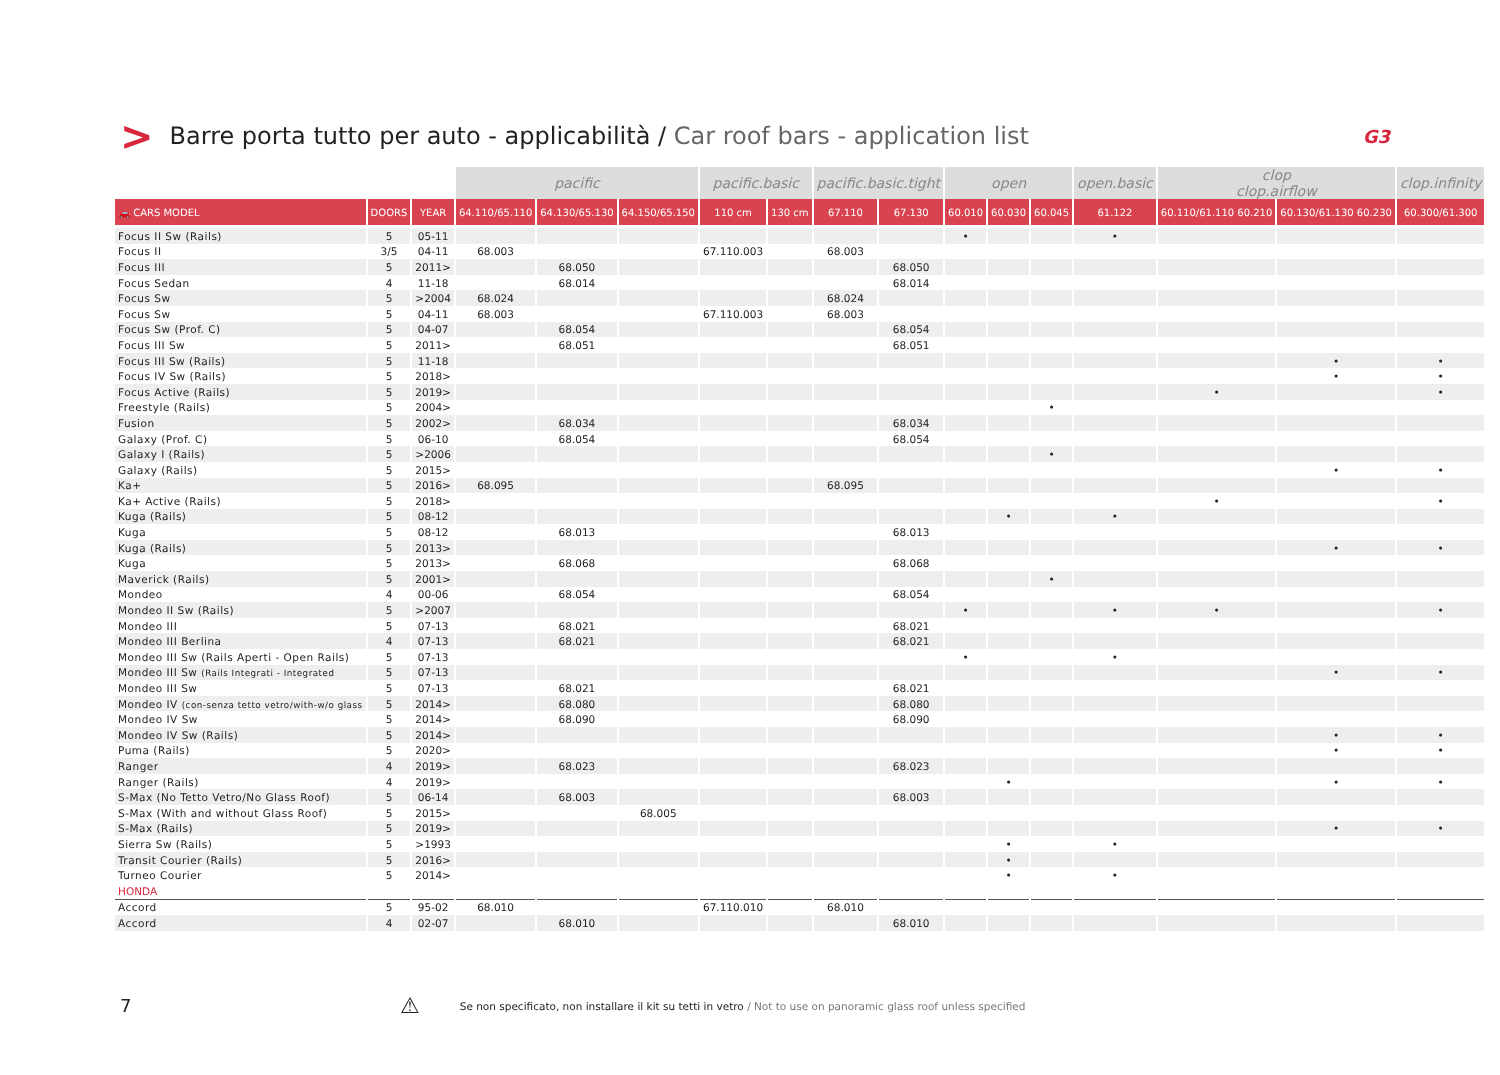>
Barre porta tutto per auto - applicabilità / Car roof bars - application list
G3
| | | | pacific | | | pacific.basic | | pacific.basic.tight | | open | | | open.basic | clop clop.airflow | | clop.infinity |
| --- | --- | --- | --- | --- | --- | --- | --- | --- | --- | --- | --- | --- | --- | --- | --- | --- |
| 🚗 CARS MODEL | DOORS | YEAR | 64.110/65.110 | 64.130/65.130 | 64.150/65.150 | 110 cm | 130 cm | 67.110 | 67.130 | 60.010 | 60.030 | 60.045 | 61.122 | 60.110/61.110 60.210 | 60.130/61.130 60.230 | 60.300/61.300 |
| Focus II Sw (Rails) | 5 | 05-11 | | | | | | | | • | | | • | | | |
| Focus II | 3/5 | 04-11 | 68.003 | | | 67.110.003 | | 68.003 | | | | | | | | |
| Focus III | 5 | 2011> | | 68.050 | | | | | 68.050 | | | | | | | |
| Focus Sedan | 4 | 11-18 | | 68.014 | | | | | 68.014 | | | | | | | |
| Focus Sw | 5 | >2004 | 68.024 | | | | | 68.024 | | | | | | | | |
| Focus Sw | 5 | 04-11 | 68.003 | | | 67.110.003 | | 68.003 | | | | | | | | |
| Focus Sw (Prof. C) | 5 | 04-07 | | 68.054 | | | | | 68.054 | | | | | | | |
| Focus III Sw | 5 | 2011> | | 68.051 | | | | | 68.051 | | | | | | | |
| Focus III Sw (Rails) | 5 | 11-18 | | | | | | | | | | | | | • | • |
| Focus IV Sw (Rails) | 5 | 2018> | | | | | | | | | | | | | • | • |
| Focus Active (Rails) | 5 | 2019> | | | | | | | | | | | | • | | • |
| Freestyle (Rails) | 5 | 2004> | | | | | | | | | | • | | | | |
| Fusion | 5 | 2002> | | 68.034 | | | | | 68.034 | | | | | | | |
| Galaxy (Prof. C) | 5 | 06-10 | | 68.054 | | | | | 68.054 | | | | | | | |
| Galaxy I (Rails) | 5 | >2006 | | | | | | | | | | • | | | | |
| Galaxy (Rails) | 5 | 2015> | | | | | | | | | | | | | • | • |
| Ka+ | 5 | 2016> | 68.095 | | | | | 68.095 | | | | | | | | |
| Ka+ Active (Rails) | 5 | 2018> | | | | | | | | | | | | • | | • |
| Kuga (Rails) | 5 | 08-12 | | | | | | | | | • | | • | | | |
| Kuga | 5 | 08-12 | | 68.013 | | | | | 68.013 | | | | | | | |
| Kuga (Rails) | 5 | 2013> | | | | | | | | | | | | | • | • |
| Kuga | 5 | 2013> | | 68.068 | | | | | 68.068 | | | | | | | |
| Maverick (Rails) | 5 | 2001> | | | | | | | | | | • | | | | |
| Mondeo | 4 | 00-06 | | 68.054 | | | | | 68.054 | | | | | | | |
| Mondeo II Sw (Rails) | 5 | >2007 | | | | | | | | • | | | • | • | | • |
| Mondeo III | 5 | 07-13 | | 68.021 | | | | | 68.021 | | | | | | | |
| Mondeo III Berlina | 4 | 07-13 | | 68.021 | | | | | 68.021 | | | | | | | |
| Mondeo III Sw (Rails Aperti - Open Rails) | 5 | 07-13 | | | | | | | | • | | | • | | | |
| Mondeo III Sw (Rails Integrati - Integrated | 5 | 07-13 | | | | | | | | | | | | | • | • |
| Mondeo III Sw | 5 | 07-13 | | 68.021 | | | | | 68.021 | | | | | | | |
| Mondeo IV (con-senza tetto vetro/with-w/o glass | 5 | 2014> | | 68.080 | | | | | 68.080 | | | | | | | |
| Mondeo IV Sw | 5 | 2014> | | 68.090 | | | | | 68.090 | | | | | | | |
| Mondeo IV Sw (Rails) | 5 | 2014> | | | | | | | | | | | | | • | • |
| Puma (Rails) | 5 | 2020> | | | | | | | | | | | | | • | • |
| Ranger | 4 | 2019> | | 68.023 | | | | | 68.023 | | | | | | | |
| Ranger (Rails) | 4 | 2019> | | | | | | | | | • | | | | • | • |
| S-Max (No Tetto Vetro/No Glass Roof) | 5 | 06-14 | | 68.003 | | | | | 68.003 | | | | | | | |
| S-Max (With and without Glass Roof) | 5 | 2015> | | | 68.005 | | | | | | | | | | | |
| S-Max (Rails) | 5 | 2019> | | | | | | | | | | | | | • | • |
| Sierra Sw (Rails) | 5 | >1993 | | | | | | | | | • | | • | | | |
| Transit Courier (Rails) | 5 | 2016> | | | | | | | | | • | | | | | |
| Turneo Courier | 5 | 2014> | | | | | | | | | • | | • | | | |
| HONDA | | | | | | | | | | | | | | | | |
| Accord | 5 | 95-02 | 68.010 | | | 67.110.010 | | 68.010 | | | | | | | | |
| Accord | 4 | 02-07 | | 68.010 | | | | | 68.010 | | | | | | | |
7
⚠
Se non specificato, non installare il kit su tetti in vetro / Not to use on panoramic glass roof unless specified